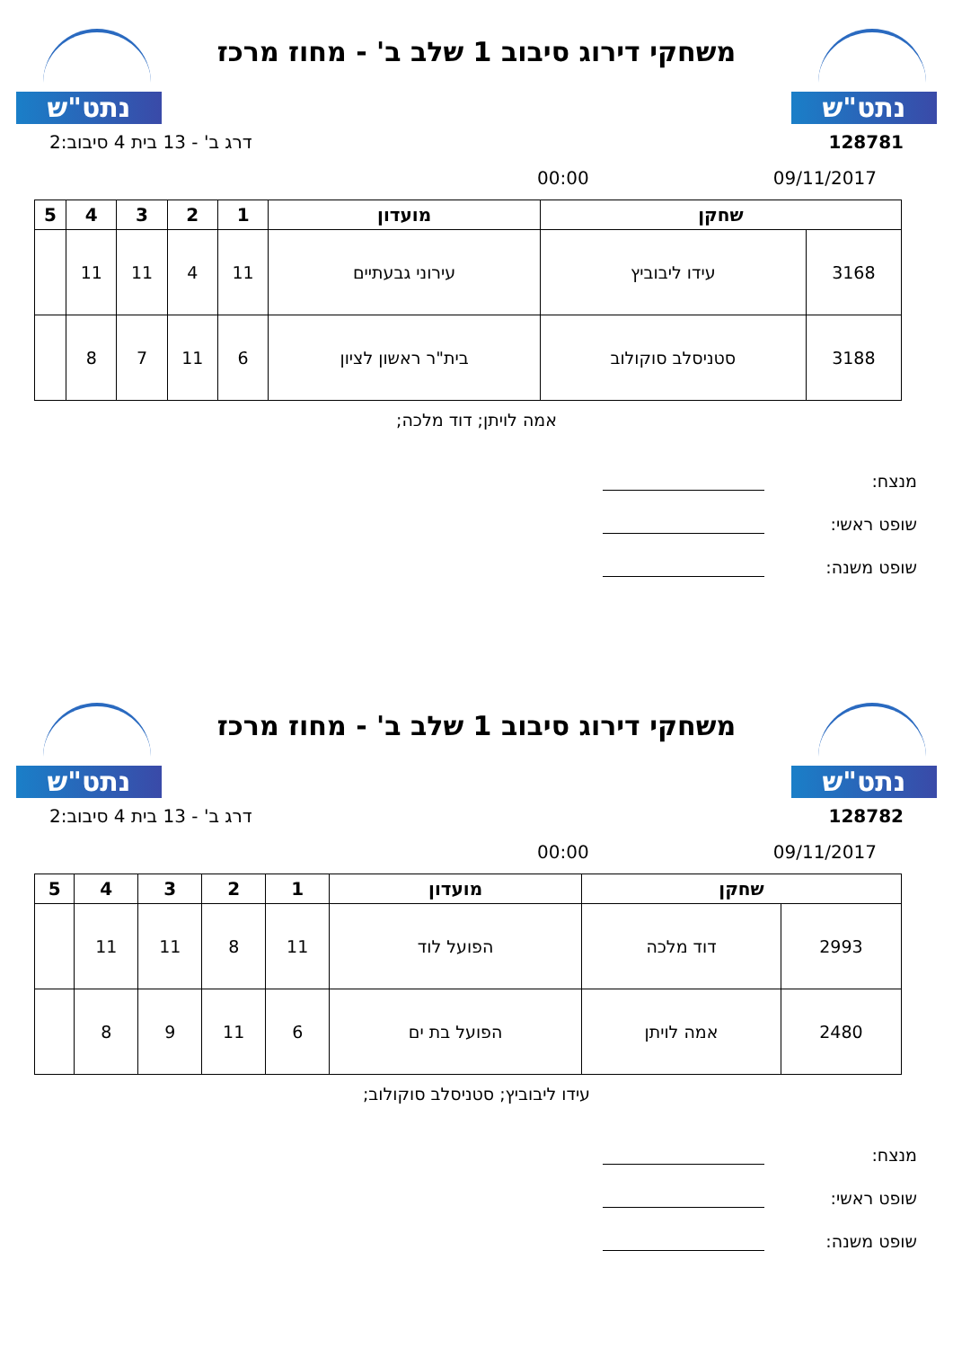נתט"ש
משחקי דירוג סיבוב 1 שלב ב' - מחוז מרכז
נתט"ש
128781 דרג ב' - 13 בית 4 סיבוב:2
09/11/2017 00:00
| שחקן | | מועדון | 1 | 2 | 3 | 4 | 5 |
| --- | --- | --- | --- | --- | --- | --- | --- |
| 3168 | עידו ליבוביץ | עירוני גבעתיים | 11 | 4 | 11 | 11 | |
| 3188 | סטניסלב סוקולוב | בית"ר ראשון לציון | 6 | 11 | 7 | 8 | |
אמה לויתן; דוד מלכה;
מנצח:
שופט ראשי:
שופט משנה:
נתט"ש
משחקי דירוג סיבוב 1 שלב ב' - מחוז מרכז
נתט"ש
128782 דרג ב' - 13 בית 4 סיבוב:2
09/11/2017 00:00
| שחקן | | מועדון | 1 | 2 | 3 | 4 | 5 |
| --- | --- | --- | --- | --- | --- | --- | --- |
| 2993 | דוד מלכה | הפועל לוד | 11 | 8 | 11 | 11 | |
| 2480 | אמה לויתן | הפועל בת ים | 6 | 11 | 9 | 8 | |
עידו ליבוביץ; סטניסלב סוקולוב;
מנצח:
שופט ראשי:
שופט משנה: